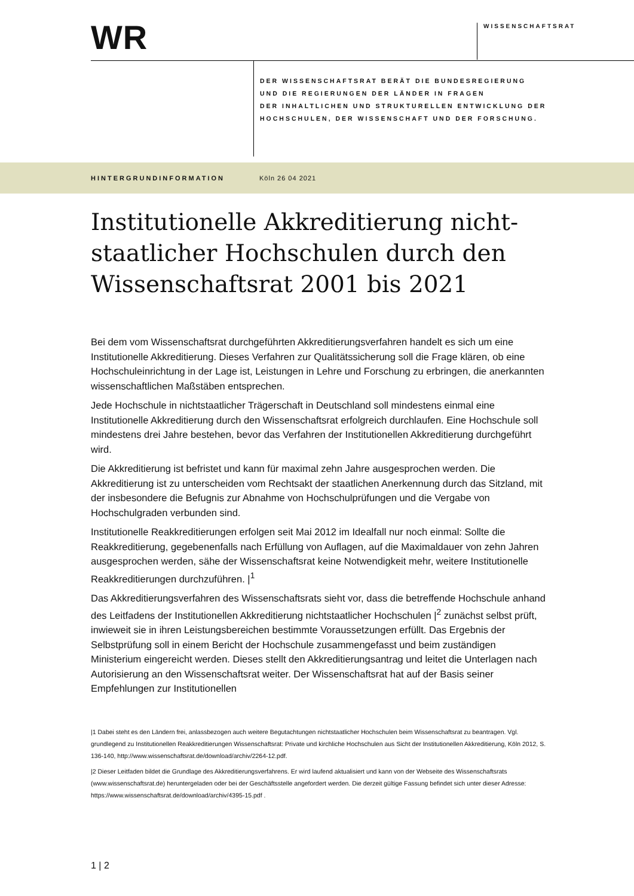WR WISSENSCHAFTSRAT
DER WISSENSCHAFTSRAT BERÄT DIE BUNDESREGIERUNG
UND DIE REGIERUNGEN DER LÄNDER IN FRAGEN
DER INHALTLICHEN UND STRUKTURELLEN ENTWICKLUNG DER
HOCHSCHULEN, DER WISSENSCHAFT UND DER FORSCHUNG.
HINTERGRUNDINFORMATION Köln 26 04 2021
Institutionelle Akkreditierung nicht-staatlicher Hochschulen durch den Wissenschaftsrat 2001 bis 2021
Bei dem vom Wissenschaftsrat durchgeführten Akkreditierungsverfahren handelt es sich um eine Institutionelle Akkreditierung. Dieses Verfahren zur Qualitätssicherung soll die Frage klären, ob eine Hochschuleinrichtung in der Lage ist, Leistungen in Lehre und Forschung zu erbringen, die anerkannten wissenschaftlichen Maßstäben entsprechen.
Jede Hochschule in nichtstaatlicher Trägerschaft in Deutschland soll mindestens einmal eine Institutionelle Akkreditierung durch den Wissenschaftsrat erfolgreich durchlaufen. Eine Hochschule soll mindestens drei Jahre bestehen, bevor das Verfahren der Institutionellen Akkreditierung durchgeführt wird.
Die Akkreditierung ist befristet und kann für maximal zehn Jahre ausgesprochen werden. Die Akkreditierung ist zu unterscheiden vom Rechtsakt der staatlichen Anerkennung durch das Sitzland, mit der insbesondere die Befugnis zur Abnahme von Hochschulprüfungen und die Vergabe von Hochschulgraden verbunden sind.
Institutionelle Reakkreditierungen erfolgen seit Mai 2012 im Idealfall nur noch einmal: Sollte die Reakkreditierung, gegebenenfalls nach Erfüllung von Auflagen, auf die Maximaldauer von zehn Jahren ausgesprochen werden, sähe der Wissenschaftsrat keine Notwendigkeit mehr, weitere Institutionelle Reakkreditierungen durchzuführen. |<sup>1</sup>
Das Akkreditierungsverfahren des Wissenschaftsrats sieht vor, dass die betreffende Hochschule anhand des Leitfadens der Institutionellen Akkreditierung nichtstaatlicher Hochschulen |<sup>2</sup> zunächst selbst prüft, inwieweit sie in ihren Leistungsbereichen bestimmte Voraussetzungen erfüllt. Das Ergebnis der Selbstprüfung soll in einem Bericht der Hochschule zusammengefasst und beim zuständigen Ministerium eingereicht werden. Dieses stellt den Akkreditierungsantrag und leitet die Unterlagen nach Autorisierung an den Wissenschaftsrat weiter. Der Wissenschaftsrat hat auf der Basis seiner Empfehlungen zur Institutionellen
|1 Dabei steht es den Ländern frei, anlassbezogen auch weitere Begutachtungen nichtstaatlicher Hochschulen beim Wissenschaftsrat zu beantragen. Vgl. grundlegend zu Institutionellen Reakkreditierungen Wissenschaftsrat: Private und kirchliche Hochschulen aus Sicht der Institutionellen Akkreditierung, Köln 2012, S. 136-140, http://www.wissenschaftsrat.de/download/archiv/2264-12.pdf.
|2 Dieser Leitfaden bildet die Grundlage des Akkreditierungsverfahrens. Er wird laufend aktualisiert und kann von der Webseite des Wissenschaftsrats (www.wissenschaftsrat.de) heruntergeladen oder bei der Geschäftsstelle angefordert werden. Die derzeit gültige Fassung befindet sich unter dieser Adresse: https://www.wissenschaftsrat.de/download/archiv/4395-15.pdf .
1 | 2